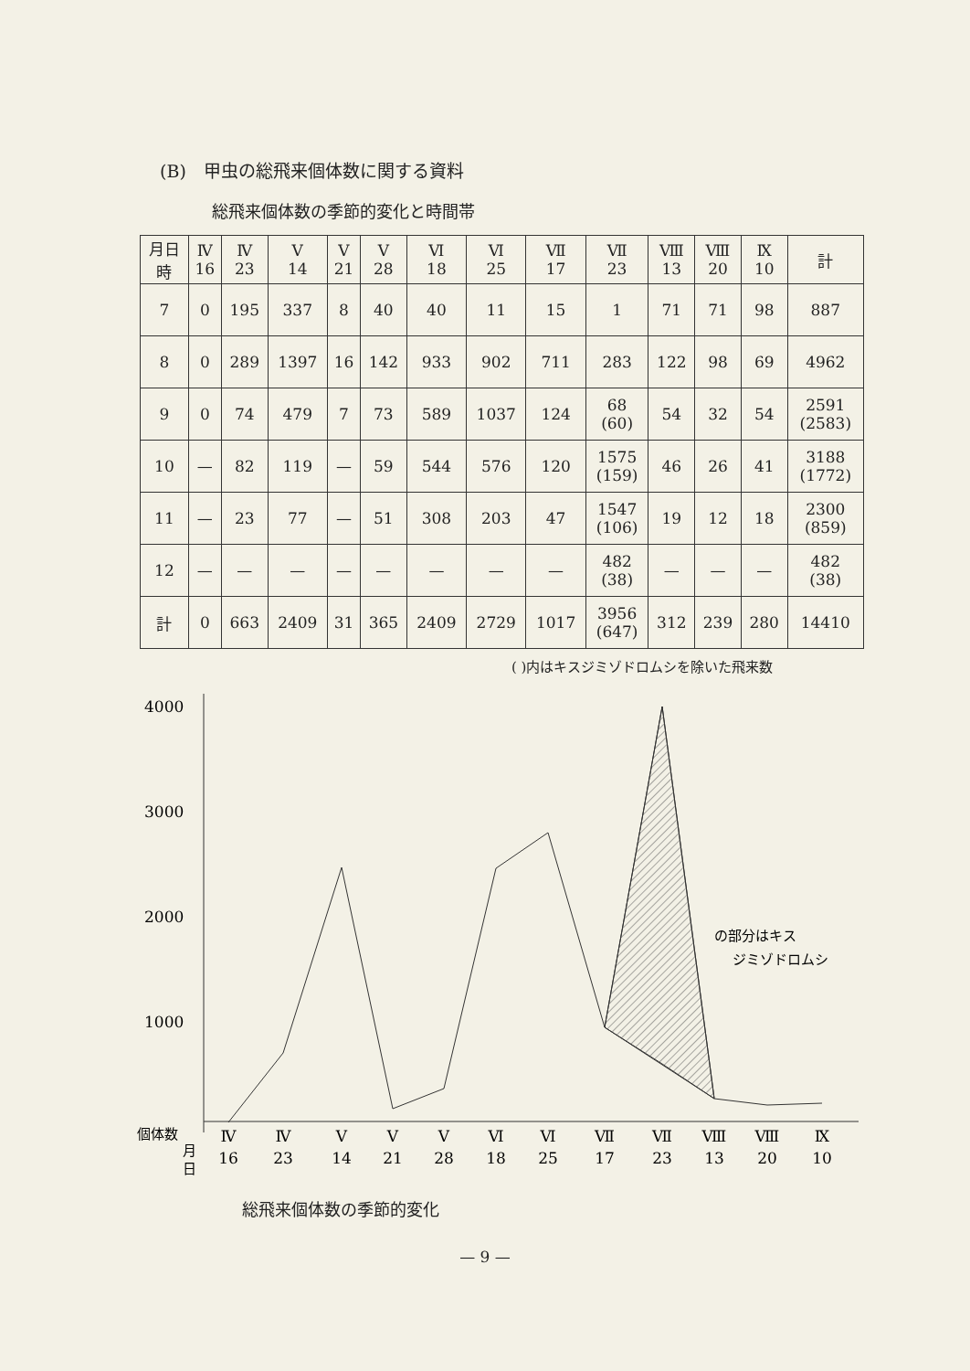(B)　甲虫の総飛来個体数に関する資料
総飛来個体数の季節的変化と時間帯
| 月日 時 | Ⅳ 16 | Ⅳ 23 | Ⅴ 14 | Ⅴ 21 | Ⅴ 28 | Ⅵ 18 | Ⅵ 25 | Ⅶ 17 | Ⅶ 23 | Ⅷ 13 | Ⅷ 20 | Ⅸ 10 | 計 |
| --- | --- | --- | --- | --- | --- | --- | --- | --- | --- | --- | --- | --- | --- |
| 7 | 0 | 195 | 337 | 8 | 40 | 40 | 11 | 15 | 1 | 71 | 71 | 98 | 887 |
| 8 | 0 | 289 | 1397 | 16 | 142 | 933 | 902 | 711 | 283 | 122 | 98 | 69 | 4962 |
| 9 | 0 | 74 | 479 | 7 | 73 | 589 | 1037 | 124 | 68 (60) | 54 | 32 | 54 | 2591 (2583) |
| 10 | — | 82 | 119 | — | 59 | 544 | 576 | 120 | 1575 (159) | 46 | 26 | 41 | 3188 (1772) |
| 11 | — | 23 | 77 | — | 51 | 308 | 203 | 47 | 1547 (106) | 19 | 12 | 18 | 2300 (859) |
| 12 | — | — | — | — | — | — | — | — | 482 (38) | — | — | — | 482 (38) |
| 計 | 0 | 663 | 2409 | 31 | 365 | 2409 | 2729 | 1017 | 3956 (647) | 312 | 239 | 280 | 14410 |
( )内はキスジミゾドロムシを除いた飛来数
4000
3000
2000
1000
の部分はキス
ジミゾドロムシ
個体数
月
日
Ⅳ
16
Ⅳ
23
Ⅴ
14
Ⅴ
21
Ⅴ
28
Ⅵ
18
Ⅵ
25
Ⅶ
17
Ⅶ
23
Ⅷ
13
Ⅷ
20
Ⅸ
10
総飛来個体数の季節的変化
— 9 —